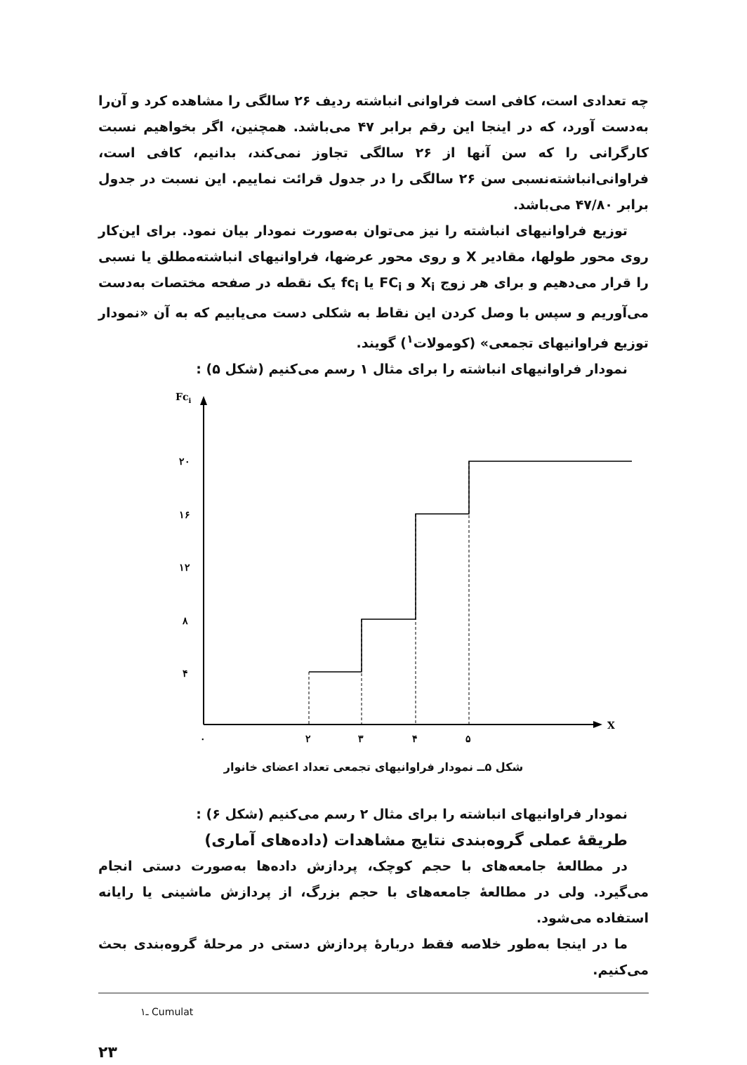چه تعدادی است، کافی است فراوانی انباشته ردیف ۲۶ سالگی را مشاهده کرد و آن‌را به‌دست آورد، که در اینجا این رقم برابر ۴۷ می‌باشد. همچنین، اگر بخواهیم نسبت کارگرانی را که سن آنها از ۲۶ سالگی تجاوز نمی‌کند، بدانیم، کافی است، فراوانی‌انباشته‌نسبی سن ۲۶ سالگی را در جدول قرائت نماییم. این نسبت در جدول برابر ۴۷/۸۰ می‌باشد.
توزیع فراوانیهای انباشته را نیز می‌توان به‌صورت نمودار بیان نمود. برای این‌کار روی محور طولها، مقادیر X و روی محور عرضها، فراوانیهای انباشته‌مطلق یا نسبی را قرار می‌دهیم و برای هر زوج X<sub>i</sub> و FC<sub>i</sub> یا fc<sub>i</sub> یک نقطه در صفحه مختصات به‌دست می‌آوریم و سپس با وصل کردن این نقاط به شکلی دست می‌یابیم که به آن «نمودار توزیع فراوانیهای تجمعی» (کومولات<sup>۱</sup>) گویند.
نمودار فراوانیهای انباشته را برای مثال ۱ رسم می‌کنیم (شکل ۵) :
Fci
X
۲۰
۱۶
۱۲
۸
۴
۰
۲
۳
۴
۵
شکل ۵ــ نمودار فراوانیهای تجمعی تعداد اعضای خانوار
نمودار فراوانیهای انباشته را برای مثال ۲ رسم می‌کنیم (شکل ۶) :
طریقهٔ عملی گروه‌بندی نتایج مشاهدات (داده‌های آماری)
در مطالعهٔ جامعه‌های با حجم کوچک، پردازش داده‌ها به‌صورت دستی انجام می‌گیرد. ولی در مطالعهٔ جامعه‌های با حجم بزرگ، از پردازش ماشینی یا رایانه استفاده می‌شود.
ما در اینجا به‌طور خلاصه فقط دربارهٔ پردازش دستی در مرحلهٔ گروه‌بندی بحث می‌کنیم.
۱ـ Cumulat
۲۳